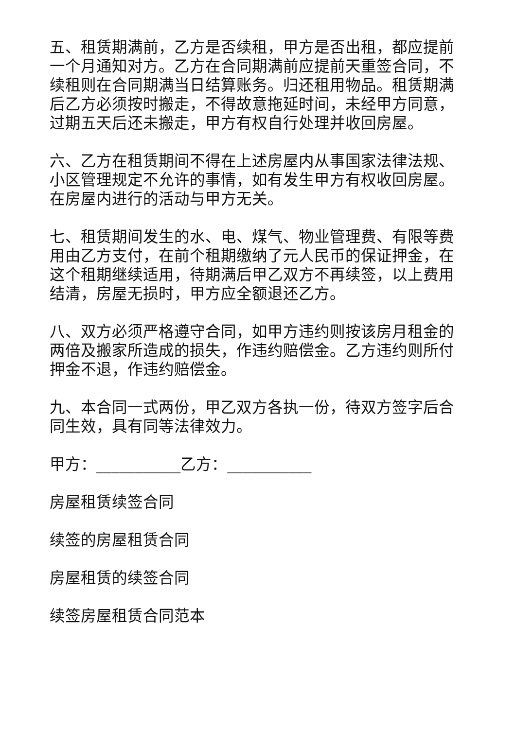五、租赁期满前，乙方是否续租，甲方是否出租，都应提前一个月通知对方。乙方在合同期满前应提前天重签合同，不续租则在合同期满当日结算账务。归还租用物品。租赁期满后乙方必须按时搬走，不得故意拖延时间，未经甲方同意，过期五天后还未搬走，甲方有权自行处理并收回房屋。
六、乙方在租赁期间不得在上述房屋内从事国家法律法规、小区管理规定不允许的事情，如有发生甲方有权收回房屋。在房屋内进行的活动与甲方无关。
七、租赁期间发生的水、电、煤气、物业管理费、有限等费用由乙方支付，在前个租期缴纳了元人民币的保证押金，在这个租期继续适用，待期满后甲乙双方不再续签，以上费用结清，房屋无损时，甲方应全额退还乙方。
八、双方必须严格遵守合同，如甲方违约则按该房月租金的两倍及搬家所造成的损失，作违约赔偿金。乙方违约则所付押金不退，作违约赔偿金。
九、本合同一式两份，甲乙双方各执一份，待双方签字后合同生效，具有同等法律效力。
甲方：___________乙方：___________
房屋租赁续签合同
续签的房屋租赁合同
房屋租赁的续签合同
续签房屋租赁合同范本